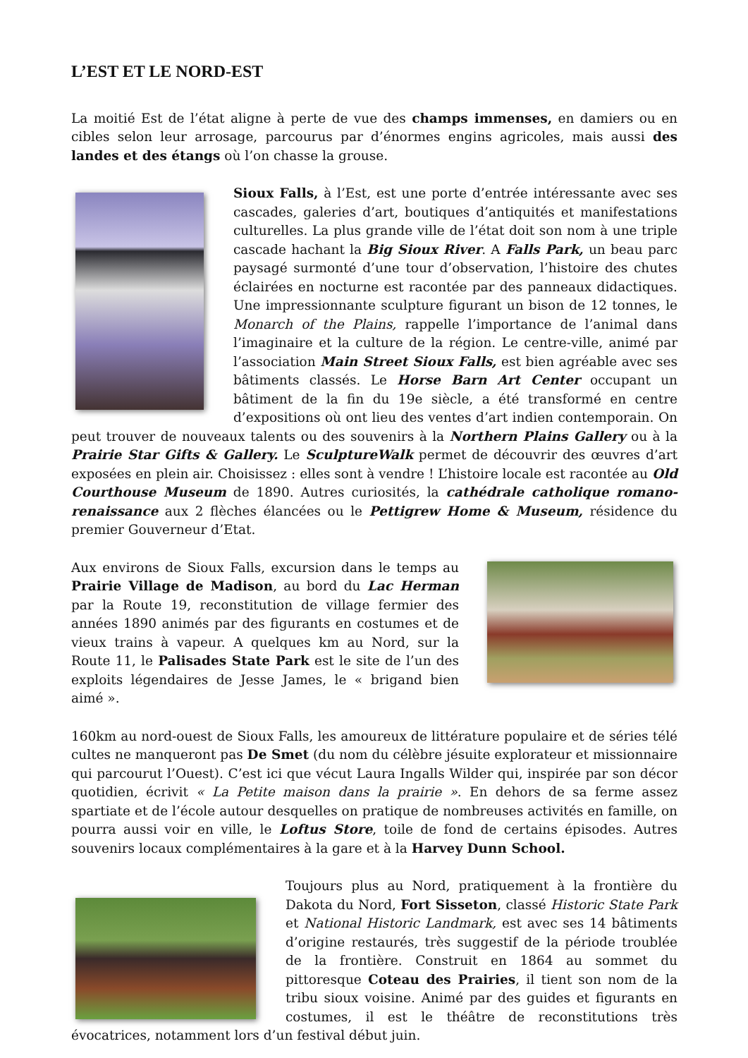L’EST ET LE NORD-EST
La moitié Est de l’état aligne à perte de vue des champs immenses, en damiers ou en cibles selon leur arrosage, parcourus par d’énormes engins agricoles, mais aussi des landes et des étangs où l’on chasse la grouse.
Sioux Falls, à l’Est, est une porte d’entrée intéressante avec ses cascades, galeries d’art, boutiques d’antiquités et manifestations culturelles. La plus grande ville de l’état doit son nom à une triple cascade hachant la Big Sioux River. A Falls Park, un beau parc paysagé surmonté d’une tour d’observation, l’histoire des chutes éclairées en nocturne est racontée par des panneaux didactiques. Une impressionnante sculpture figurant un bison de 12 tonnes, le Monarch of the Plains, rappelle l’importance de l’animal dans l’imaginaire et la culture de la région. Le centre-ville, animé par l’association Main Street Sioux Falls, est bien agréable avec ses bâtiments classés. Le Horse Barn Art Center occupant un bâtiment de la fin du 19e siècle, a été transformé en centre d’expositions où ont lieu des ventes d’art indien contemporain. On peut trouver de nouveaux talents ou des souvenirs à la Northern Plains Gallery ou à la Prairie Star Gifts & Gallery. Le SculptureWalk permet de découvrir des œuvres d’art exposées en plein air. Choisissez : elles sont à vendre ! L’histoire locale est racontée au Old Courthouse Museum de 1890. Autres curiosités, la cathédrale catholique romano-renaissance aux 2 flèches élancées ou le Pettigrew Home & Museum, résidence du premier Gouverneur d’Etat.
Aux environs de Sioux Falls, excursion dans le temps au Prairie Village de Madison, au bord du Lac Herman par la Route 19, reconstitution de village fermier des années 1890 animés par des figurants en costumes et de vieux trains à vapeur. A quelques km au Nord, sur la Route 11, le Palisades State Park est le site de l’un des exploits légendaires de Jesse James, le « brigand bien aimé ».
160km au nord-ouest de Sioux Falls, les amoureux de littérature populaire et de séries télé cultes ne manqueront pas De Smet (du nom du célèbre jésuite explorateur et missionnaire qui parcourut l’Ouest). C’est ici que vécut Laura Ingalls Wilder qui, inspirée par son décor quotidien, écrivit « La Petite maison dans la prairie ». En dehors de sa ferme assez spartiate et de l’école autour desquelles on pratique de nombreuses activités en famille, on pourra aussi voir en ville, le Loftus Store, toile de fond de certains épisodes. Autres souvenirs locaux complémentaires à la gare et à la Harvey Dunn School.
Toujours plus au Nord, pratiquement à la frontière du Dakota du Nord, Fort Sisseton, classé Historic State Park et National Historic Landmark, est avec ses 14 bâtiments d’origine restaurés, très suggestif de la période troublée de la frontière. Construit en 1864 au sommet du pittoresque Coteau des Prairies, il tient son nom de la tribu sioux voisine. Animé par des guides et figurants en costumes, il est le théâtre de reconstitutions très évocatrices, notamment lors d’un festival début juin.